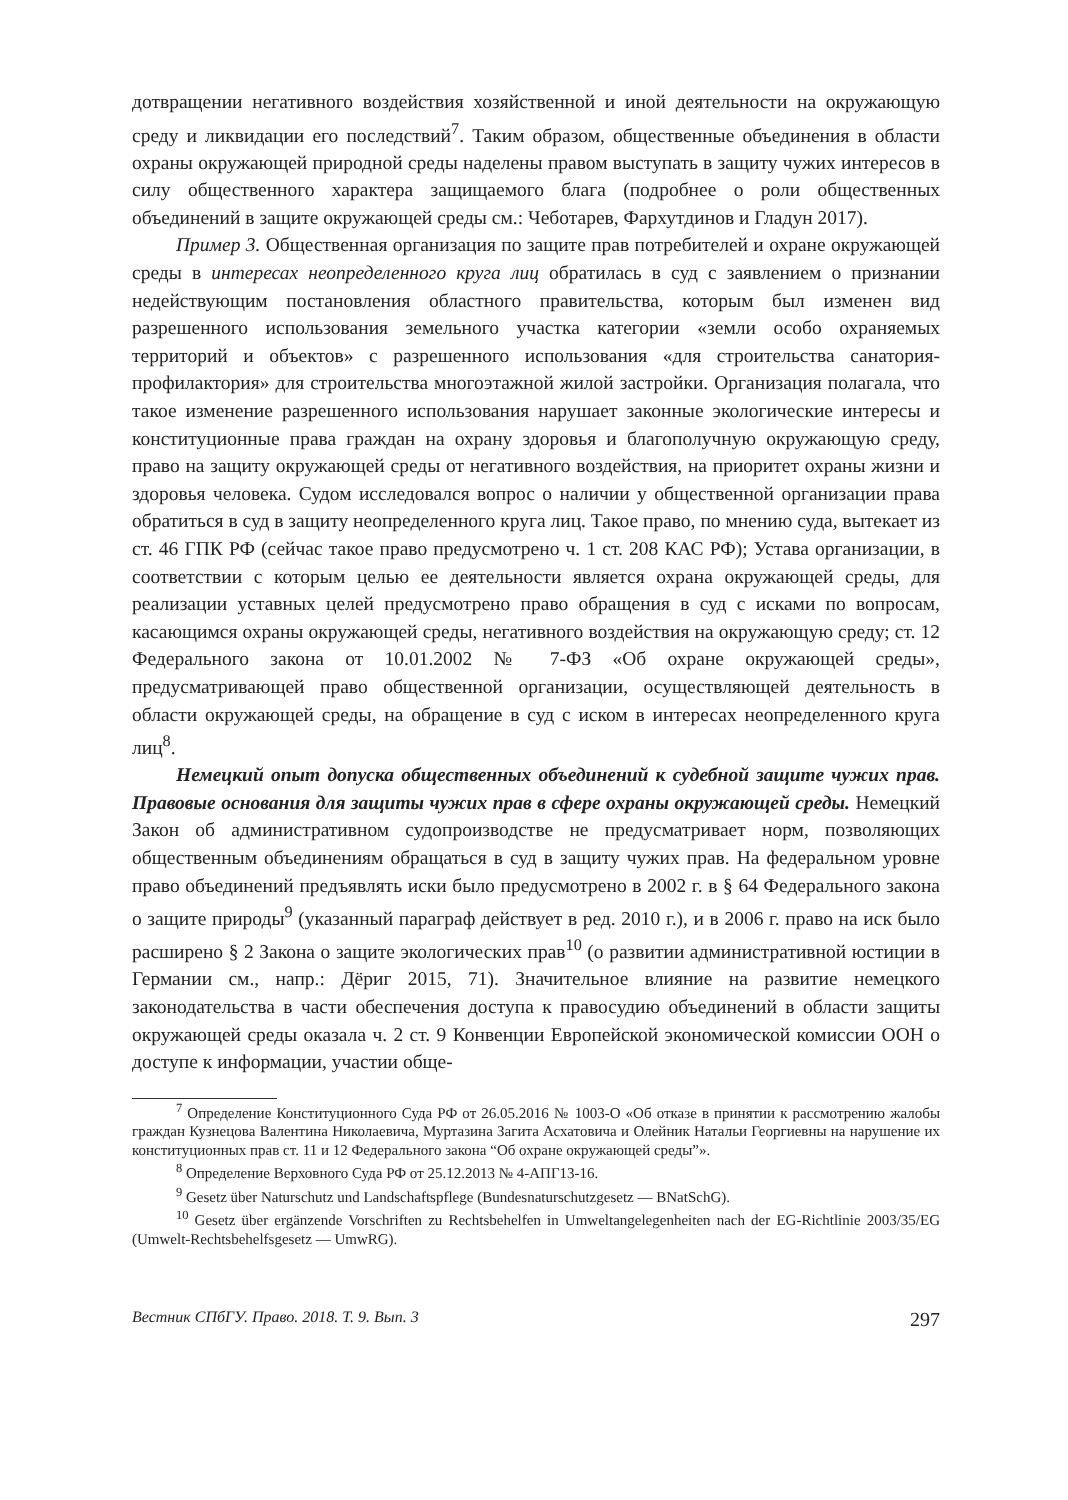дотвращении негативного воздействия хозяйственной и иной деятельности на окружающую среду и ликвидации его последствий<sup>7</sup>. Таким образом, общественные объединения в области охраны окружающей природной среды наделены правом выступать в защиту чужих интересов в силу общественного характера защищаемого блага (подробнее о роли общественных объединений в защите окружающей среды см.: Чеботарев, Фархутдинов и Гладун 2017).
Пример 3. Общественная организация по защите прав потребителей и охране окружающей среды в интересах неопределенного круга лиц обратилась в суд с заявлением о признании недействующим постановления областного правительства, которым был изменен вид разрешенного использования земельного участка категории «земли особо охраняемых территорий и объектов» с разрешенного использования «для строительства санатория-профилактория» для строительства многоэтажной жилой застройки. Организация полагала, что такое изменение разрешенного использования нарушает законные экологические интересы и конституционные права граждан на охрану здоровья и благополучную окружающую среду, право на защиту окружающей среды от негативного воздействия, на приоритет охраны жизни и здоровья человека. Судом исследовался вопрос о наличии у общественной организации права обратиться в суд в защиту неопределенного круга лиц. Такое право, по мнению суда, вытекает из ст. 46 ГПК РФ (сейчас такое право предусмотрено ч. 1 ст. 208 КАС РФ); Устава организации, в соответствии с которым целью ее деятельности является охрана окружающей среды, для реализации уставных целей предусмотрено право обращения в суд с исками по вопросам, касающимся охраны окружающей среды, негативного воздействия на окружающую среду; ст. 12 Федерального закона от 10.01.2002 № 7-ФЗ «Об охране окружающей среды», предусматривающей право общественной организации, осуществляющей деятельность в области окружающей среды, на обращение в суд с иском в интересах неопределенного круга лиц<sup>8</sup>.
Немецкий опыт допуска общественных объединений к судебной защите чужих прав. Правовые основания для защиты чужих прав в сфере охраны окружающей среды. Немецкий Закон об административном судопроизводстве не предусматривает норм, позволяющих общественным объединениям обращаться в суд в защиту чужих прав. На федеральном уровне право объединений предъявлять иски было предусмотрено в 2002 г. в § 64 Федерального закона о защите природы<sup>9</sup> (указанный параграф действует в ред. 2010 г.), и в 2006 г. право на иск было расширено § 2 Закона о защите экологических прав<sup>10</sup> (о развитии административной юстиции в Германии см., напр.: Дёриг 2015, 71). Значительное влияние на развитие немецкого законодательства в части обеспечения доступа к правосудию объединений в области защиты окружающей среды оказала ч. 2 ст. 9 Конвенции Европейской экономической комиссии ООН о доступе к информации, участии обще-
<sup>7</sup> Определение Конституционного Суда РФ от 26.05.2016 № 1003-О «Об отказе в принятии к рассмотрению жалобы граждан Кузнецова Валентина Николаевича, Муртазина Загита Асхатовича и Олейник Натальи Георгиевны на нарушение их конституционных прав ст. 11 и 12 Федерального закона “Об охране окружающей среды”».
<sup>8</sup> Определение Верховного Суда РФ от 25.12.2013 № 4-АПГ13-16.
<sup>9</sup> Gesetz über Naturschutz und Landschaftspflege (Bundesnaturschutzgesetz — BNatSchG).
<sup>10</sup> Gesetz über ergänzende Vorschriften zu Rechtsbehelfen in Umweltangelegenheiten nach der EG-Richtlinie 2003/35/EG (Umwelt-Rechtsbehelfsgesetz — UmwRG).
Вестник СПбГУ. Право. 2018. Т. 9. Вып. 3 297